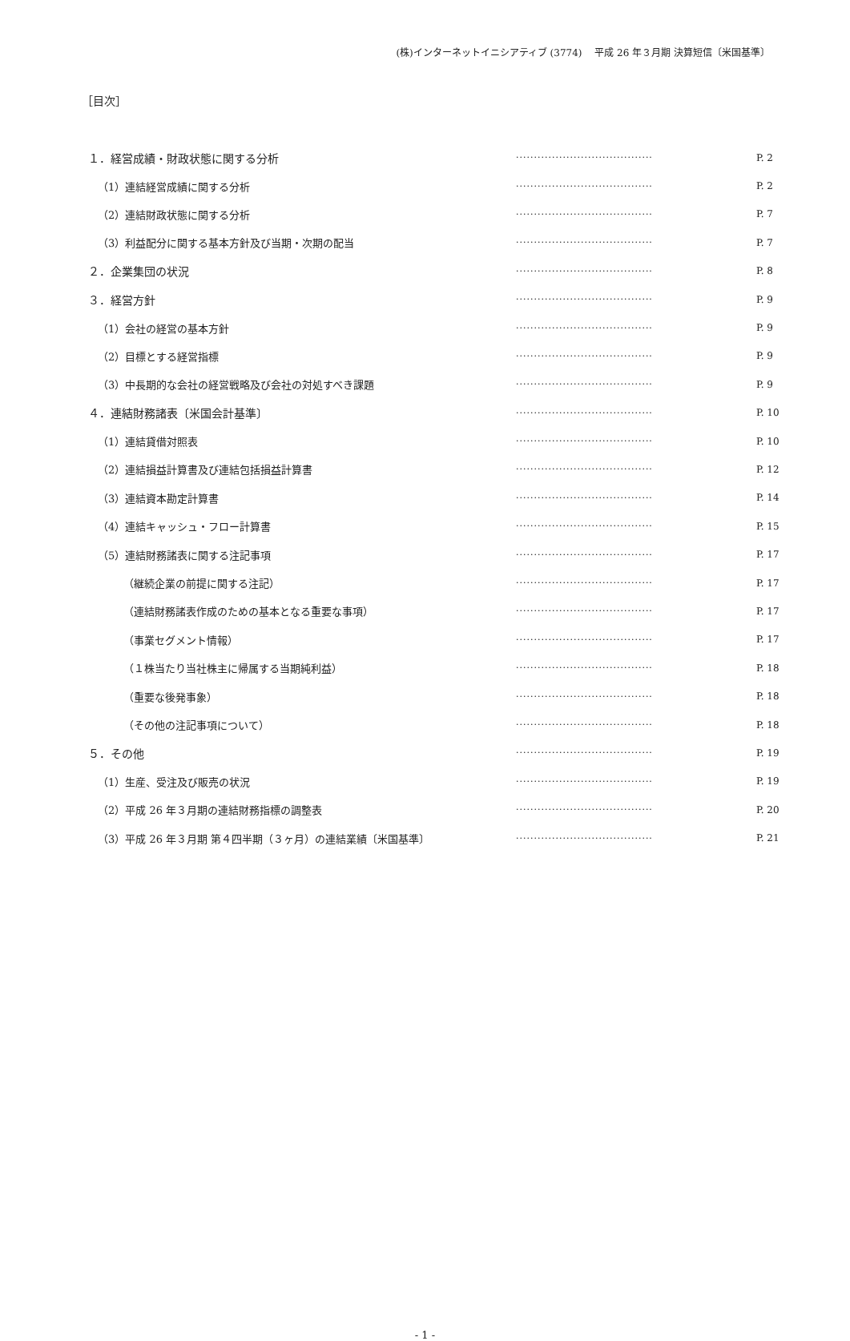(株)インターネットイニシアティブ (3774)　 平成 26 年３月期 決算短信〔米国基準〕
［目次］
| １．経営成績・財政状態に関する分析 | ······································ | P. 2 |
| （1）連結経営成績に関する分析 | ······································ | P. 2 |
| （2）連結財政状態に関する分析 | ······································ | P. 7 |
| （3）利益配分に関する基本方針及び当期・次期の配当 | ······································ | P. 7 |
| ２．企業集団の状況 | ······································ | P. 8 |
| ３．経営方針 | ······································ | P. 9 |
| （1）会社の経営の基本方針 | ······································ | P. 9 |
| （2）目標とする経営指標 | ······································ | P. 9 |
| （3）中長期的な会社の経営戦略及び会社の対処すべき課題 | ······································ | P. 9 |
| ４．連結財務諸表〔米国会計基準〕 | ······································ | P. 10 |
| （1）連結貸借対照表 | ······································ | P. 10 |
| （2）連結損益計算書及び連結包括損益計算書 | ······································ | P. 12 |
| （3）連結資本勘定計算書 | ······································ | P. 14 |
| （4）連結キャッシュ・フロー計算書 | ······································ | P. 15 |
| （5）連結財務諸表に関する注記事項 | ······································ | P. 17 |
| （継続企業の前提に関する注記） | ······································ | P. 17 |
| （連結財務諸表作成のための基本となる重要な事項） | ······································ | P. 17 |
| （事業セグメント情報） | ······································ | P. 17 |
| （１株当たり当社株主に帰属する当期純利益） | ······································ | P. 18 |
| （重要な後発事象） | ······································ | P. 18 |
| （その他の注記事項について） | ······································ | P. 18 |
| ５．その他 | ······································ | P. 19 |
| （1）生産、受注及び販売の状況 | ······································ | P. 19 |
| （2）平成 26 年３月期の連結財務指標の調整表 | ······································ | P. 20 |
| （3）平成 26 年３月期 第４四半期（３ヶ月）の連結業績〔米国基準〕 | ······································ | P. 21 |
- 1 -